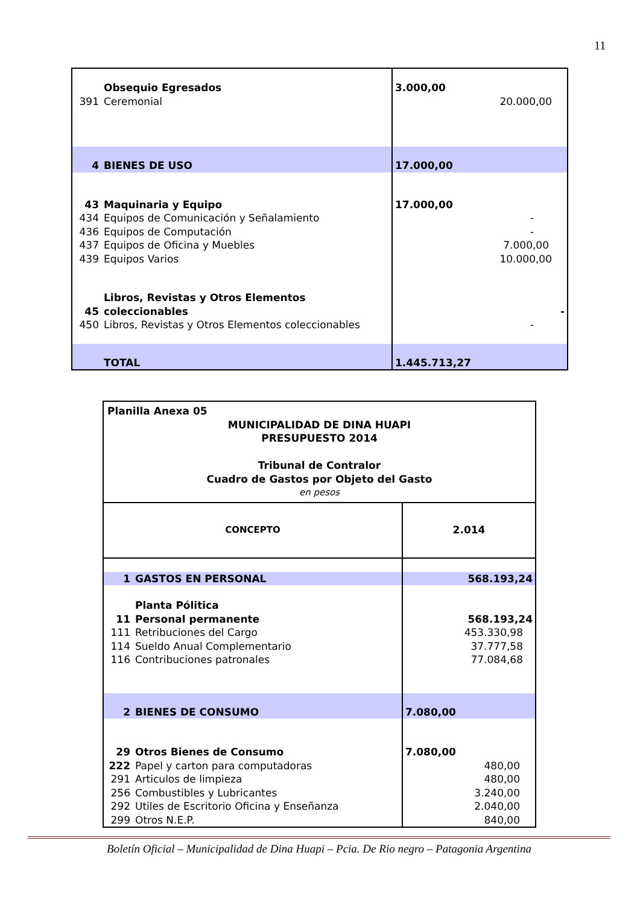11
| | Obsequio Egresados | 3.000,00 |
| 391 | Ceremonial | 20.000,00 |
| 4 | BIENES DE USO | 17.000,00 |
| 43 | Maquinaria y Equipo | 17.000,00 |
| 434 | Equipos de Comunicación y Señalamiento | - |
| 436 | Equipos de Computación | - |
| 437 | Equipos de Oficina y Muebles | 7.000,00 |
| 439 | Equipos Varios | 10.000,00 |
| 45 | Libros, Revistas y Otros Elementos coleccionables | - |
| 450 | Libros, Revistas y Otros Elementos coleccionables | - |
| | TOTAL | 1.445.713,27 |
| Planilla Anexa 05 MUNICIPALIDAD DE DINA HUAPI PRESUPUESTO 2014 Tribunal de Contralor Cuadro de Gastos por Objeto del Gasto en pesos | | |
| CONCEPTO | | 2.014 |
| 1 | GASTOS EN PERSONAL | 568.193,24 |
| | Planta Pólitica | |
| 11 | Personal permanente | 568.193,24 |
| 111 | Retribuciones del Cargo | 453.330,98 |
| 114 | Sueldo Anual Complementario | 37.777,58 |
| 116 | Contribuciones patronales | 77.084,68 |
| 2 | BIENES DE CONSUMO | 7.080,00 |
| 29 | Otros Bienes de Consumo | 7.080,00 |
| 222 | Papel y carton para computadoras | 480,00 |
| 291 | Articulos de limpieza | 480,00 |
| 256 | Combustibles y Lubricantes | 3.240,00 |
| 292 | Utiles de Escritorio Oficina y Enseñanza | 2.040,00 |
| 299 | Otros N.E.P. | 840,00 |
Boletín Oficial – Municipalidad de Dina Huapi – Pcia. De Rio negro – Patagonia Argentina